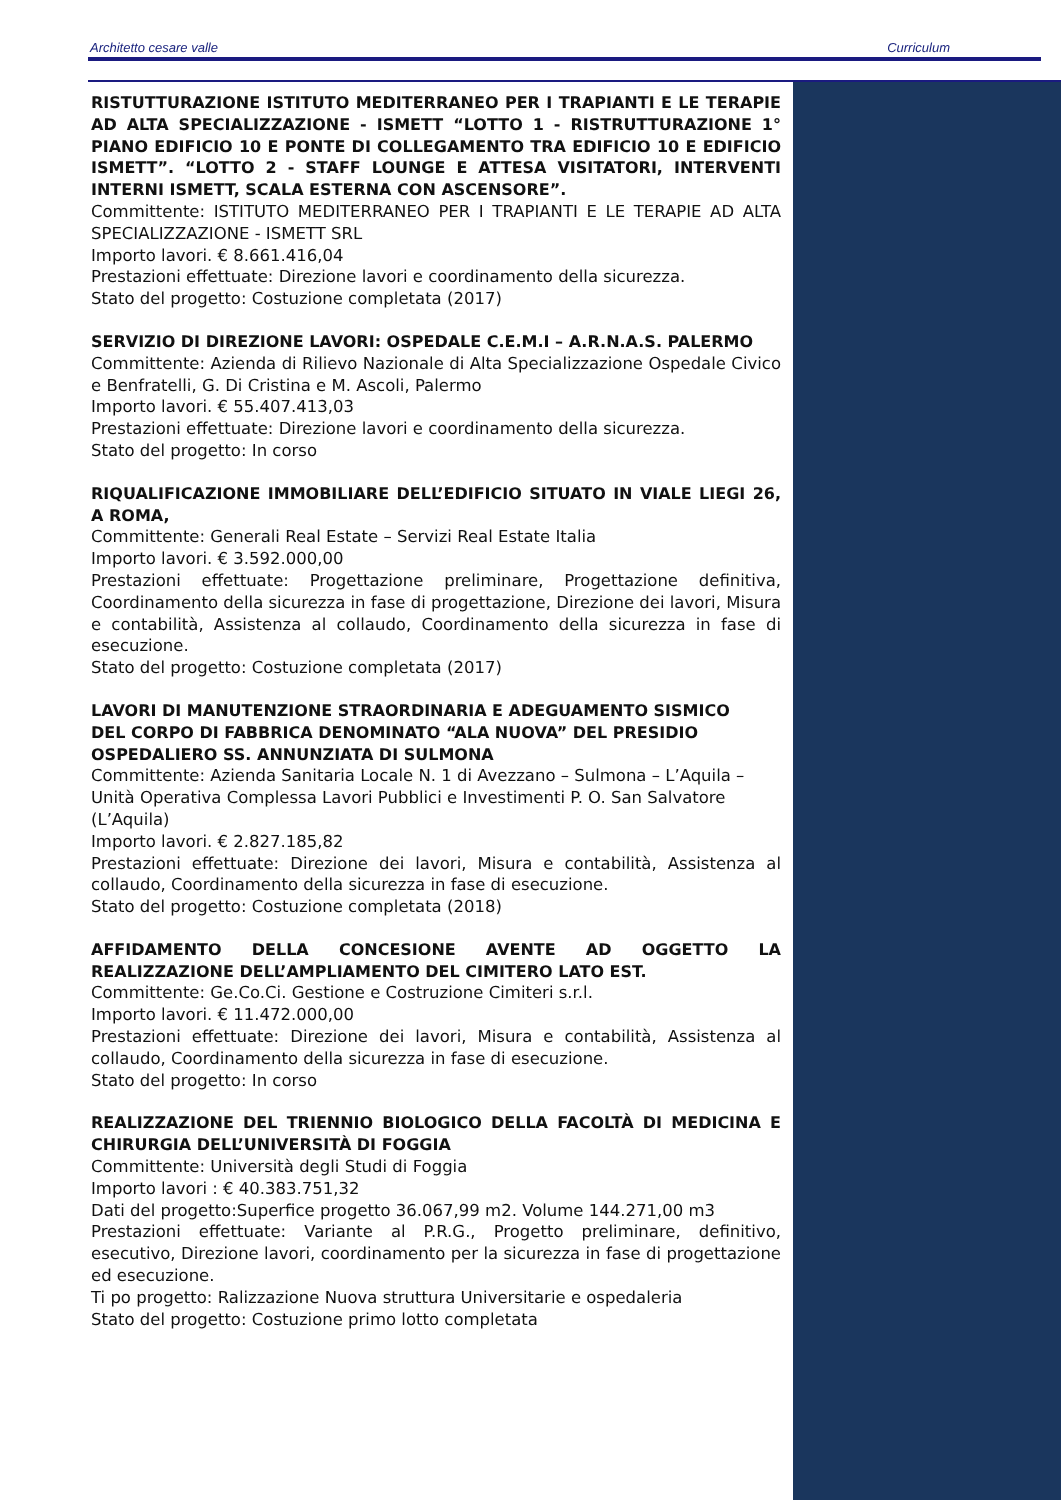Architetto cesare valle Curriculum
RISTUTTURAZIONE ISTITUTO MEDITERRANEO PER I TRAPIANTI E LE TERAPIE AD ALTA SPECIALIZZAZIONE - ISMETT “LOTTO 1 - RISTRUTTURAZIONE 1° PIANO EDIFICIO 10 E PONTE DI COLLEGAMENTO TRA EDIFICIO 10 E EDIFICIO ISMETT”. “LOTTO 2 - STAFF LOUNGE E ATTESA VISITATORI, INTERVENTI INTERNI ISMETT, SCALA ESTERNA CON ASCENSORE”.
Committente: ISTITUTO MEDITERRANEO PER I TRAPIANTI E LE TERAPIE AD ALTA SPECIALIZZAZIONE - ISMETT SRL
Importo lavori. € 8.661.416,04
Prestazioni effettuate: Direzione lavori e coordinamento della sicurezza.
Stato del progetto: Costuzione completata (2017)
SERVIZIO DI DIREZIONE LAVORI: OSPEDALE C.E.M.I – A.R.N.A.S. PALERMO
Committente: Azienda di Rilievo Nazionale di Alta Specializzazione Ospedale Civico e Benfratelli, G. Di Cristina e M. Ascoli, Palermo
Importo lavori. € 55.407.413,03
Prestazioni effettuate: Direzione lavori e coordinamento della sicurezza.
Stato del progetto: In corso
RIQUALIFICAZIONE IMMOBILIARE DELL’EDIFICIO SITUATO IN VIALE LIEGI 26, A ROMA,
Committente: Generali Real Estate – Servizi Real Estate Italia
Importo lavori. € 3.592.000,00
Prestazioni effettuate: Progettazione preliminare, Progettazione definitiva, Coordinamento della sicurezza in fase di progettazione, Direzione dei lavori, Misura e contabilità, Assistenza al collaudo, Coordinamento della sicurezza in fase di esecuzione.
Stato del progetto: Costuzione completata (2017)
LAVORI DI MANUTENZIONE STRAORDINARIA E ADEGUAMENTO SISMICO
DEL CORPO DI FABBRICA DENOMINATO “ALA NUOVA” DEL PRESIDIO
OSPEDALIERO SS. ANNUNZIATA DI SULMONA
Committente: Azienda Sanitaria Locale N. 1 di Avezzano – Sulmona – L’Aquila – Unità Operativa Complessa Lavori Pubblici e Investimenti P. O. San Salvatore (L’Aquila)
Importo lavori. € 2.827.185,82
Prestazioni effettuate: Direzione dei lavori, Misura e contabilità, Assistenza al collaudo, Coordinamento della sicurezza in fase di esecuzione.
Stato del progetto: Costuzione completata (2018)
AFFIDAMENTO DELLA CONCESIONE AVENTE AD OGGETTO LA REALIZZAZIONE DELL’AMPLIAMENTO DEL CIMITERO LATO EST.
Committente: Ge.Co.Ci. Gestione e Costruzione Cimiteri s.r.l.
Importo lavori. € 11.472.000,00
Prestazioni effettuate: Direzione dei lavori, Misura e contabilità, Assistenza al collaudo, Coordinamento della sicurezza in fase di esecuzione.
Stato del progetto: In corso
REALIZZAZIONE DEL TRIENNIO BIOLOGICO DELLA FACOLTÀ DI MEDICINA E CHIRURGIA DELL’UNIVERSITÀ DI FOGGIA
Committente: Università degli Studi di Foggia
Importo lavori : € 40.383.751,32
Dati del progetto:Superfice progetto 36.067,99 m2. Volume 144.271,00 m3
Prestazioni effettuate: Variante al P.R.G., Progetto preliminare, definitivo, esecutivo, Direzione lavori, coordinamento per la sicurezza in fase di progettazione ed esecuzione.
Ti po progetto: Ralizzazione Nuova struttura Universitarie e ospedaleria
Stato del progetto: Costuzione primo lotto completata